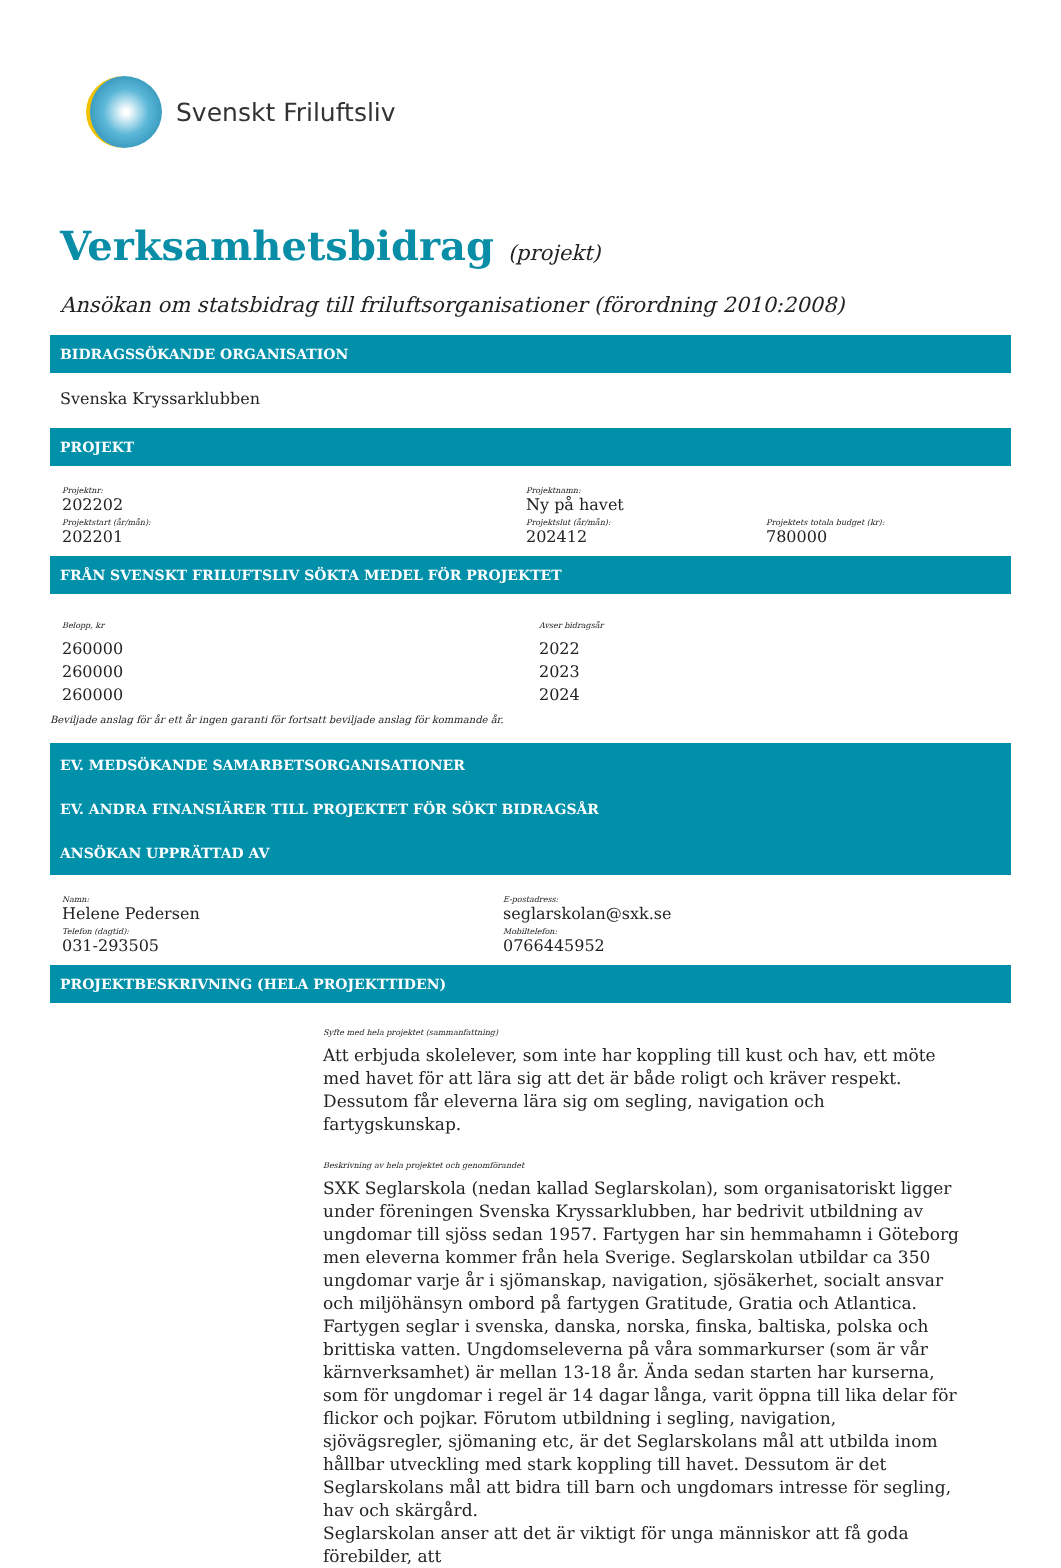Svenskt Friluftsliv
Verksamhetsbidrag (projekt)
Ansökan om statsbidrag till friluftsorganisationer (förordning 2010:2008)
BIDRAGSSÖKANDE ORGANISATION
Svenska Kryssarklubben
PROJEKT
Projektnr:
202202
Projektnamn:
Ny på havet
Projektstart (år/mån):
202201
Projektslut (år/mån):
202412
Projektets totala budget (kr):
780000
FRÅN SVENSKT FRILUFTSLIV SÖKTA MEDEL FÖR PROJEKTET
Belopp, kr
260000
260000
260000
Avser bidragsår
2022
2023
2024
Beviljade anslag för år ett år ingen garanti för fortsatt beviljade anslag för kommande år.
EV. MEDSÖKANDE SAMARBETSORGANISATIONER
EV. ANDRA FINANSIÄRER TILL PROJEKTET FÖR SÖKT BIDRAGSÅR
ANSÖKAN UPPRÄTTAD AV
Namn:
Helene Pedersen
E-postadress:
seglarskolan@sxk.se
Telefon (dagtid):
031-293505
Mobiltelefon:
0766445952
PROJEKTBESKRIVNING (HELA PROJEKTTIDEN)
Syfte med hela projektet (sammanfattning)
Att erbjuda skolelever, som inte har koppling till kust och hav, ett möte med havet för att lära sig att det är både roligt och kräver respekt. Dessutom får eleverna lära sig om segling, navigation och fartygskunskap.
Beskrivning av hela projektet och genomförandet
SXK Seglarskola (nedan kallad Seglarskolan), som organisatoriskt ligger under föreningen Svenska Kryssarklubben, har bedrivit utbildning av ungdomar till sjöss sedan 1957. Fartygen har sin hemmahamn i Göteborg men eleverna kommer från hela Sverige. Seglarskolan utbildar ca 350 ungdomar varje år i sjömanskap, navigation, sjösäkerhet, socialt ansvar och miljöhänsyn ombord på fartygen Gratitude, Gratia och Atlantica. Fartygen seglar i svenska, danska, norska, finska, baltiska, polska och brittiska vatten. Ungdomseleverna på våra sommarkurser (som är vår kärnverksamhet) är mellan 13-18 år. Ända sedan starten har kurserna, som för ungdomar i regel är 14 dagar långa, varit öppna till lika delar för flickor och pojkar. Förutom utbildning i segling, navigation, sjövägsregler, sjömaning etc, är det Seglarskolans mål att utbilda inom hållbar utveckling med stark koppling till havet. Dessutom är det Seglarskolans mål att bidra till barn och ungdomars intresse för segling, hav och skärgård.
Seglarskolan anser att det är viktigt för unga människor att få goda förebilder, att